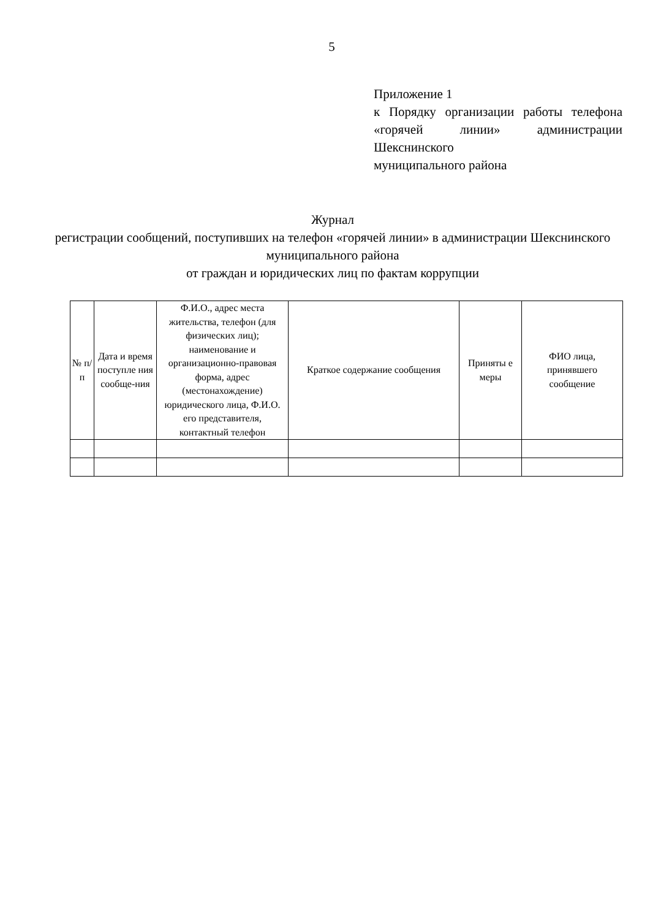5
Приложение 1
к Порядку организации работы телефона «горячей линии» администрации Шекснинского
муниципального района
Журнал
регистрации сообщений, поступивших на телефон «горячей линии» в администрации Шекснинского муниципального района
от граждан и юридических лиц по фактам коррупции
| № п/ п | Дата и время поступле ния сообще-ния | Ф.И.О., адрес места жительства, телефон (для физических лиц); наименование и организационно-правовая форма, адрес (местонахождение) юридического лица, Ф.И.О. его представителя, контактный телефон | Краткое содержание сообщения | Приняты е меры | ФИО лица, принявшего сообщение |
| --- | --- | --- | --- | --- | --- |